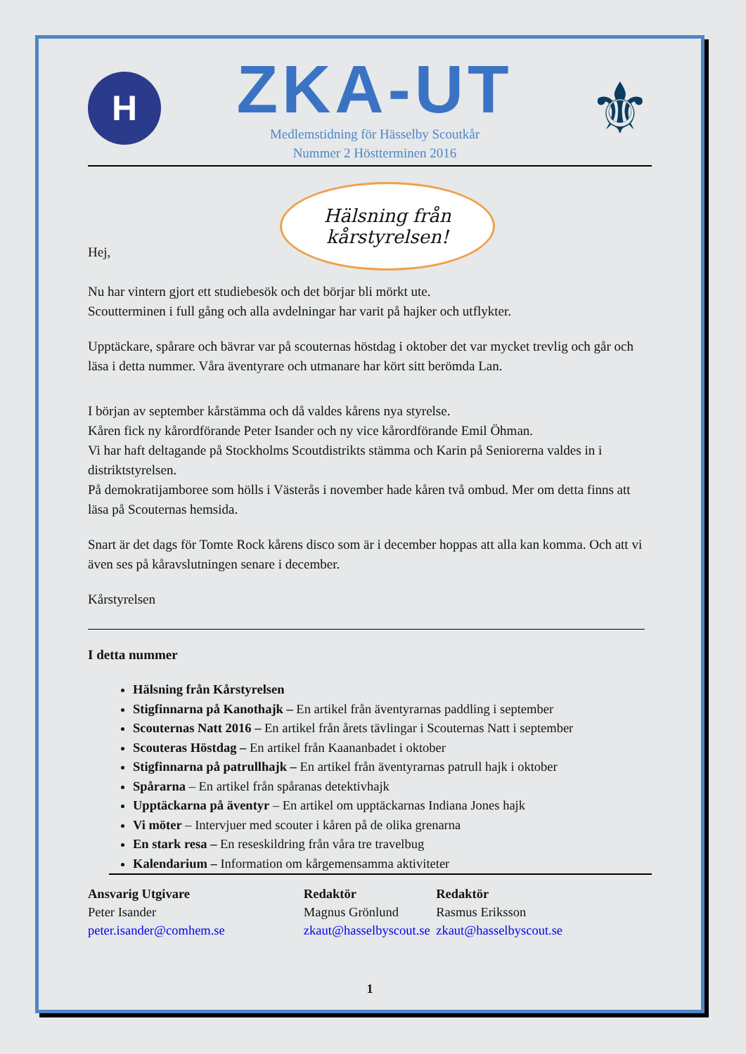H
ZKA-UT
Medlemstidning för Hässelby Scoutkår
Nummer 2 Höstterminen 2016
⚜
Hälsning från
kårstyrelsen!
Hej,
Nu har vintern gjort ett studiebesök och det börjar bli mörkt ute.
Scoutterminen i full gång och alla avdelningar har varit på hajker och utflykter.
Upptäckare, spårare och bävrar var på scouternas höstdag i oktober det var mycket trevlig och går och läsa i detta nummer. Våra äventyrare och utmanare har kört sitt berömda Lan.
I början av september kårstämma och då valdes kårens nya styrelse.
Kåren fick ny kårordförande Peter Isander och ny vice kårordförande Emil Öhman.
Vi har haft deltagande på Stockholms Scoutdistrikts stämma och Karin på Seniorerna valdes in i distriktstyrelsen.
På demokratijamboree som hölls i Västerås i november hade kåren två ombud. Mer om detta finns att läsa på Scouternas hemsida.
Snart är det dags för Tomte Rock kårens disco som är i december hoppas att alla kan komma. Och att vi även ses på kåravslutningen senare i december.
Kårstyrelsen
I detta nummer
Hälsning från Kårstyrelsen
Stigfinnarna på Kanothajk – En artikel från äventyrarnas paddling i september
Scouternas Natt 2016 – En artikel från årets tävlingar i Scouternas Natt i september
Scouteras Höstdag – En artikel från Kaananbadet i oktober
Stigfinnarna på patrullhajk – En artikel från äventyrarnas patrull hajk i oktober
Spårarna – En artikel från spåranas detektivhajk
Upptäckarna på äventyr – En artikel om upptäckarnas Indiana Jones hajk
Vi möter – Intervjuer med scouter i kåren på de olika grenarna
En stark resa – En reseskildring från våra tre travelbug
Kalendarium – Information om kårgemensamma aktiviteter
Ansvarig Utgivare
Peter Isander
peter.isander@comhem.se
Redaktör
Magnus Grönlund
zkaut@hasselbyscout.se
Redaktör
Rasmus Eriksson
zkaut@hasselbyscout.se
1